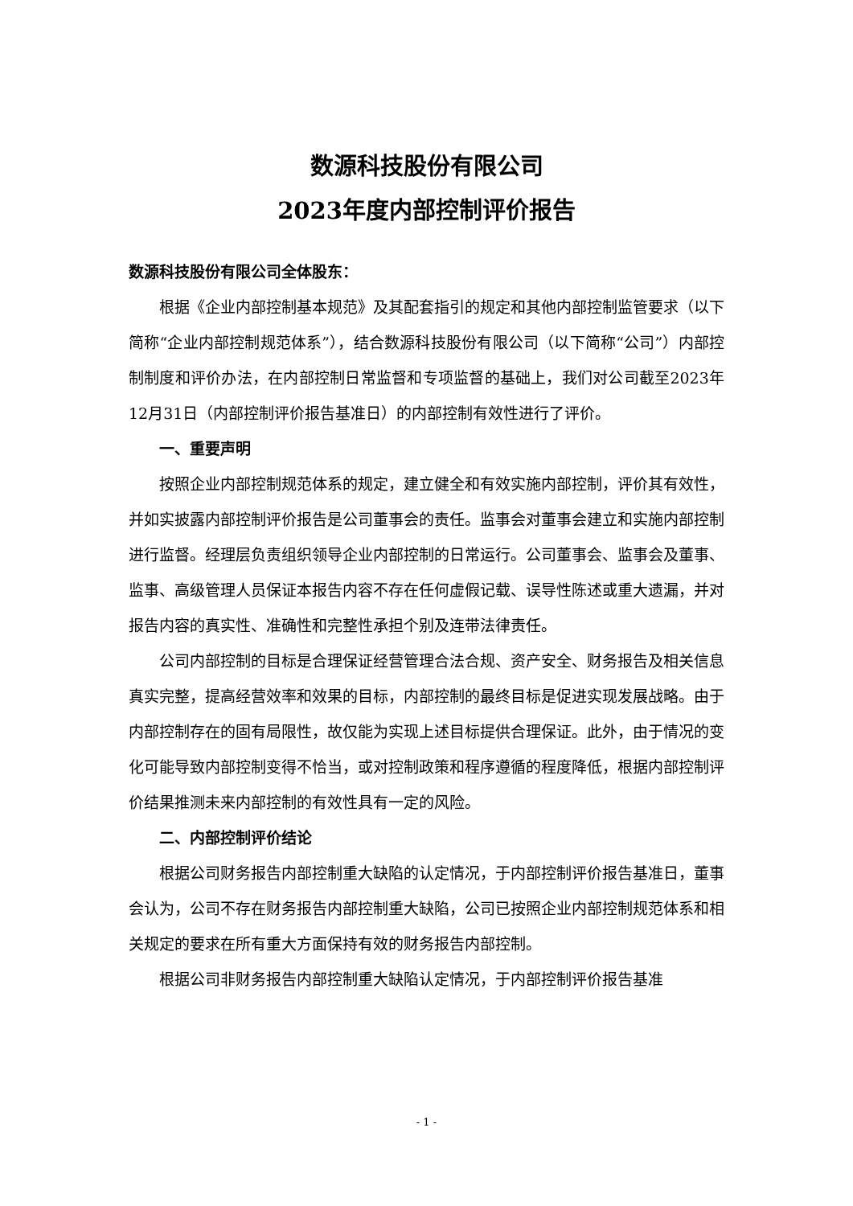数源科技股份有限公司
2023年度内部控制评价报告
数源科技股份有限公司全体股东：
根据《企业内部控制基本规范》及其配套指引的规定和其他内部控制监管要求（以下简称“企业内部控制规范体系”），结合数源科技股份有限公司（以下简称“公司”）内部控制制度和评价办法，在内部控制日常监督和专项监督的基础上，我们对公司截至2023年12月31日（内部控制评价报告基准日）的内部控制有效性进行了评价。
一、重要声明
按照企业内部控制规范体系的规定，建立健全和有效实施内部控制，评价其有效性，并如实披露内部控制评价报告是公司董事会的责任。监事会对董事会建立和实施内部控制进行监督。经理层负责组织领导企业内部控制的日常运行。公司董事会、监事会及董事、监事、高级管理人员保证本报告内容不存在任何虚假记载、误导性陈述或重大遗漏，并对报告内容的真实性、准确性和完整性承担个别及连带法律责任。
公司内部控制的目标是合理保证经营管理合法合规、资产安全、财务报告及相关信息真实完整，提高经营效率和效果的目标，内部控制的最终目标是促进实现发展战略。由于内部控制存在的固有局限性，故仅能为实现上述目标提供合理保证。此外，由于情况的变化可能导致内部控制变得不恰当，或对控制政策和程序遵循的程度降低，根据内部控制评价结果推测未来内部控制的有效性具有一定的风险。
二、内部控制评价结论
根据公司财务报告内部控制重大缺陷的认定情况，于内部控制评价报告基准日，董事会认为，公司不存在财务报告内部控制重大缺陷，公司已按照企业内部控制规范体系和相关规定的要求在所有重大方面保持有效的财务报告内部控制。
根据公司非财务报告内部控制重大缺陷认定情况，于内部控制评价报告基准
- 1 -